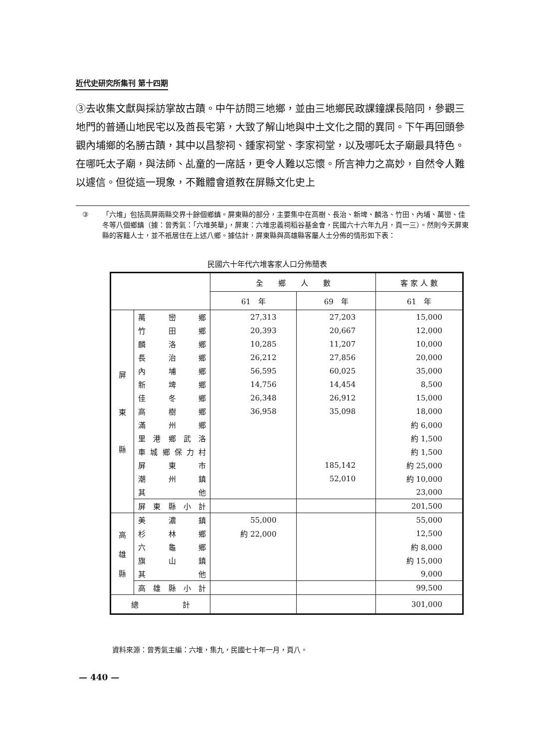近代史研究所集刊 第十四期
③去收集文獻與採訪掌故古蹟。中午訪問三地鄉，並由三地鄉民政課鐘課長陪同，參觀三地門的普通山地民宅以及酋長宅第，大致了解山地與中土文化之間的異同。下午再回頭參觀內埔鄉的名勝古蹟，其中以昌黎祠、鍾家祠堂、李家祠堂，以及哪吒太子廟最具特色。在哪吒太子廟，與法師、乩童的一席話，更令人難以忘懷。所言神力之高妙，自然令人難以遽信。但從這一現象，不難體會道教在屏縣文化史上
③ 「六堆」包括高屏兩縣交界十餘個鄉鎮。屏東縣的部分，主要集中在高樹、長治、新埤、麟洛、竹田、內埔、萬巒、佳冬等八個鄉鎮（據：曾秀氣：「六堆英華」，屏東：六堆忠義祠稻谷基金會，民國六十六年九月，頁一三）。然則今天屏東縣的客籍人士，並不祇居住在上述八鄉。據估計，屏東縣與高雄縣客屬人士分佈的情形如下表：
民國六十年代六堆客家人口分佈簡表
| | | 全 鄉 人 數 | | 客 家 人 數 |
| --- | --- | --- | --- | --- |
| | | 61 年 | 69 年 | 61 年 |
| 屏 東 縣 | 萬巒鄉 | 27,313 | 27,203 | 15,000 |
| | 竹田鄉 | 20,393 | 20,667 | 12,000 |
| | 麟洛鄉 | 10,285 | 11,207 | 10,000 |
| | 長治鄉 | 26,212 | 27,856 | 20,000 |
| | 內埔鄉 | 56,595 | 60,025 | 35,000 |
| | 新埤鄉 | 14,756 | 14,454 | 8,500 |
| | 佳冬鄉 | 26,348 | 26,912 | 15,000 |
| | 高樹鄉 | 36,958 | 35,098 | 18,000 |
| | 滿州鄉 | | | 約 6,000 |
| | 里港鄉武洛 | | | 約 1,500 |
| | 車城鄉保力村 | | | 約 1,500 |
| | 屏東市 | | 185,142 | 約 25,000 |
| | 潮州鎮 | | 52,010 | 約 10,000 |
| | 其他 | | | 23,000 |
| | 屏東縣小計 | | | 201,500 |
| 高 雄 縣 | 美濃鎮 | 55,000 | | 55,000 |
| | 杉林鄉 | 約 22,000 | | 12,500 |
| | 六龜鄉 | | | 約 8,000 |
| | 旗山鎮 | | | 約 15,000 |
| | 其他 | | | 9,000 |
| | 高雄縣小計 | | | 99,500 |
| 總計 | | | | 301,000 |
資料來源：曾秀氣主編：六堆，集九，民國七十年一月，頁八。
— 440 —